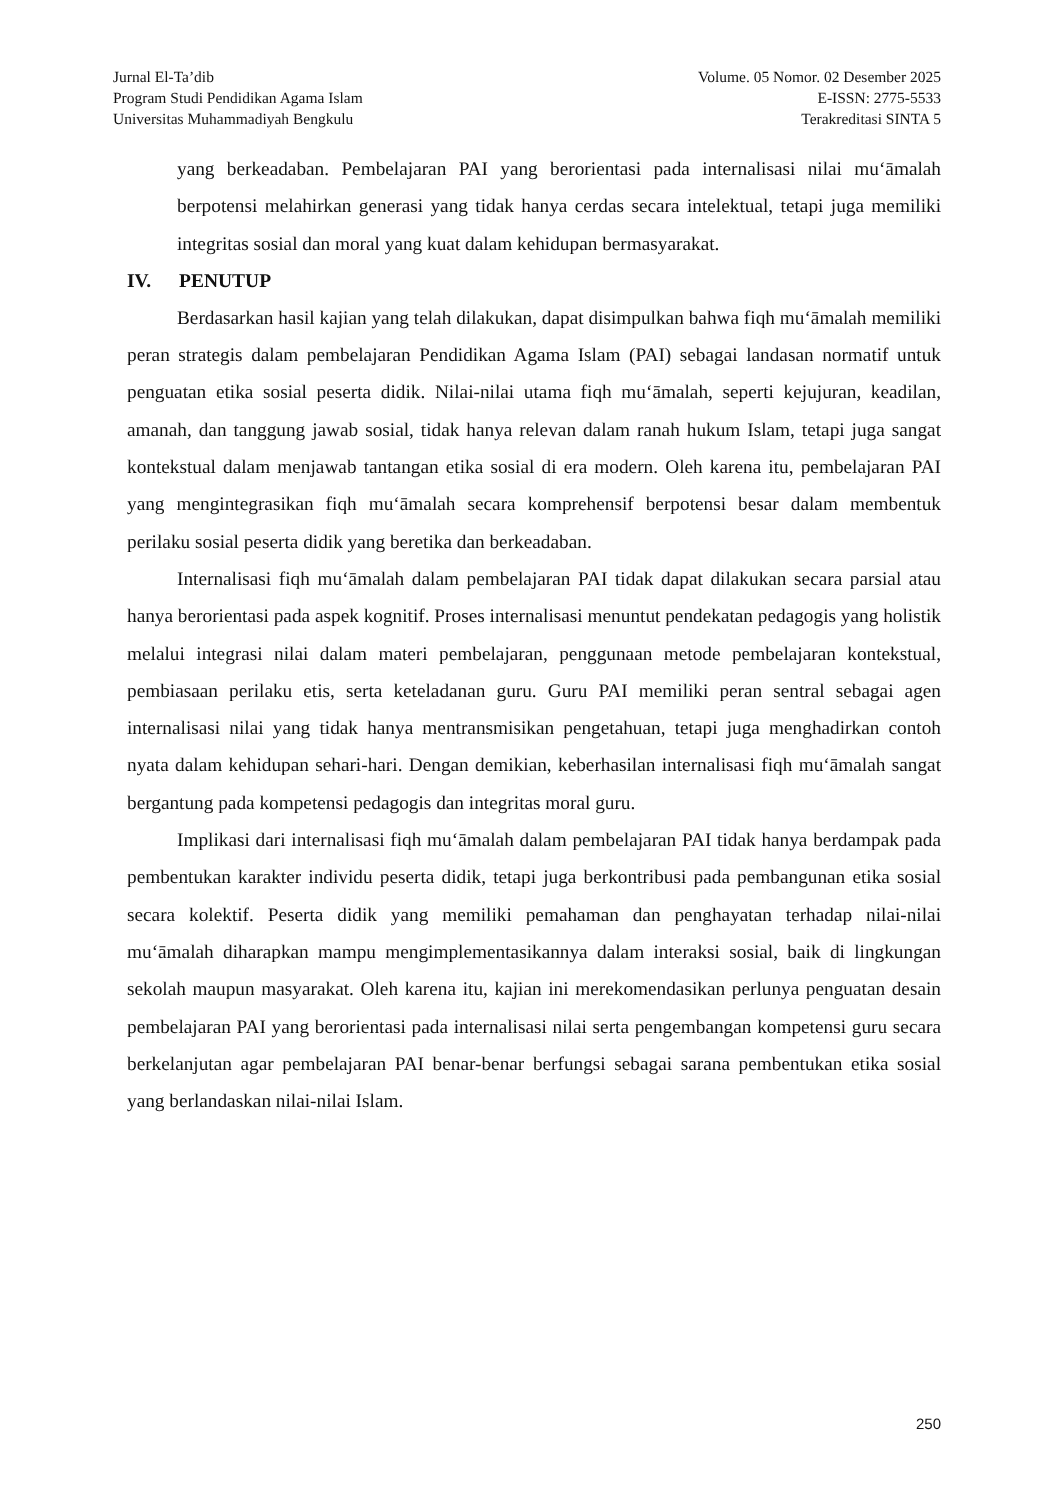Jurnal El-Ta’dib
Program Studi Pendidikan Agama Islam
Universitas Muhammadiyah Bengkulu
Volume. 05 Nomor. 02 Desember 2025
E-ISSN: 2775-5533
Terakreditasi SINTA 5
yang berkeadaban. Pembelajaran PAI yang berorientasi pada internalisasi nilai muʻāmalah berpotensi melahirkan generasi yang tidak hanya cerdas secara intelektual, tetapi juga memiliki integritas sosial dan moral yang kuat dalam kehidupan bermasyarakat.
IV. PENUTUP
Berdasarkan hasil kajian yang telah dilakukan, dapat disimpulkan bahwa fiqh muʻāmalah memiliki peran strategis dalam pembelajaran Pendidikan Agama Islam (PAI) sebagai landasan normatif untuk penguatan etika sosial peserta didik. Nilai-nilai utama fiqh muʻāmalah, seperti kejujuran, keadilan, amanah, dan tanggung jawab sosial, tidak hanya relevan dalam ranah hukum Islam, tetapi juga sangat kontekstual dalam menjawab tantangan etika sosial di era modern. Oleh karena itu, pembelajaran PAI yang mengintegrasikan fiqh muʻāmalah secara komprehensif berpotensi besar dalam membentuk perilaku sosial peserta didik yang beretika dan berkeadaban.
Internalisasi fiqh muʻāmalah dalam pembelajaran PAI tidak dapat dilakukan secara parsial atau hanya berorientasi pada aspek kognitif. Proses internalisasi menuntut pendekatan pedagogis yang holistik melalui integrasi nilai dalam materi pembelajaran, penggunaan metode pembelajaran kontekstual, pembiasaan perilaku etis, serta keteladanan guru. Guru PAI memiliki peran sentral sebagai agen internalisasi nilai yang tidak hanya mentransmisikan pengetahuan, tetapi juga menghadirkan contoh nyata dalam kehidupan sehari-hari. Dengan demikian, keberhasilan internalisasi fiqh muʻāmalah sangat bergantung pada kompetensi pedagogis dan integritas moral guru.
Implikasi dari internalisasi fiqh muʻāmalah dalam pembelajaran PAI tidak hanya berdampak pada pembentukan karakter individu peserta didik, tetapi juga berkontribusi pada pembangunan etika sosial secara kolektif. Peserta didik yang memiliki pemahaman dan penghayatan terhadap nilai-nilai muʻāmalah diharapkan mampu mengimplementasikannya dalam interaksi sosial, baik di lingkungan sekolah maupun masyarakat. Oleh karena itu, kajian ini merekomendasikan perlunya penguatan desain pembelajaran PAI yang berorientasi pada internalisasi nilai serta pengembangan kompetensi guru secara berkelanjutan agar pembelajaran PAI benar-benar berfungsi sebagai sarana pembentukan etika sosial yang berlandaskan nilai-nilai Islam.
250